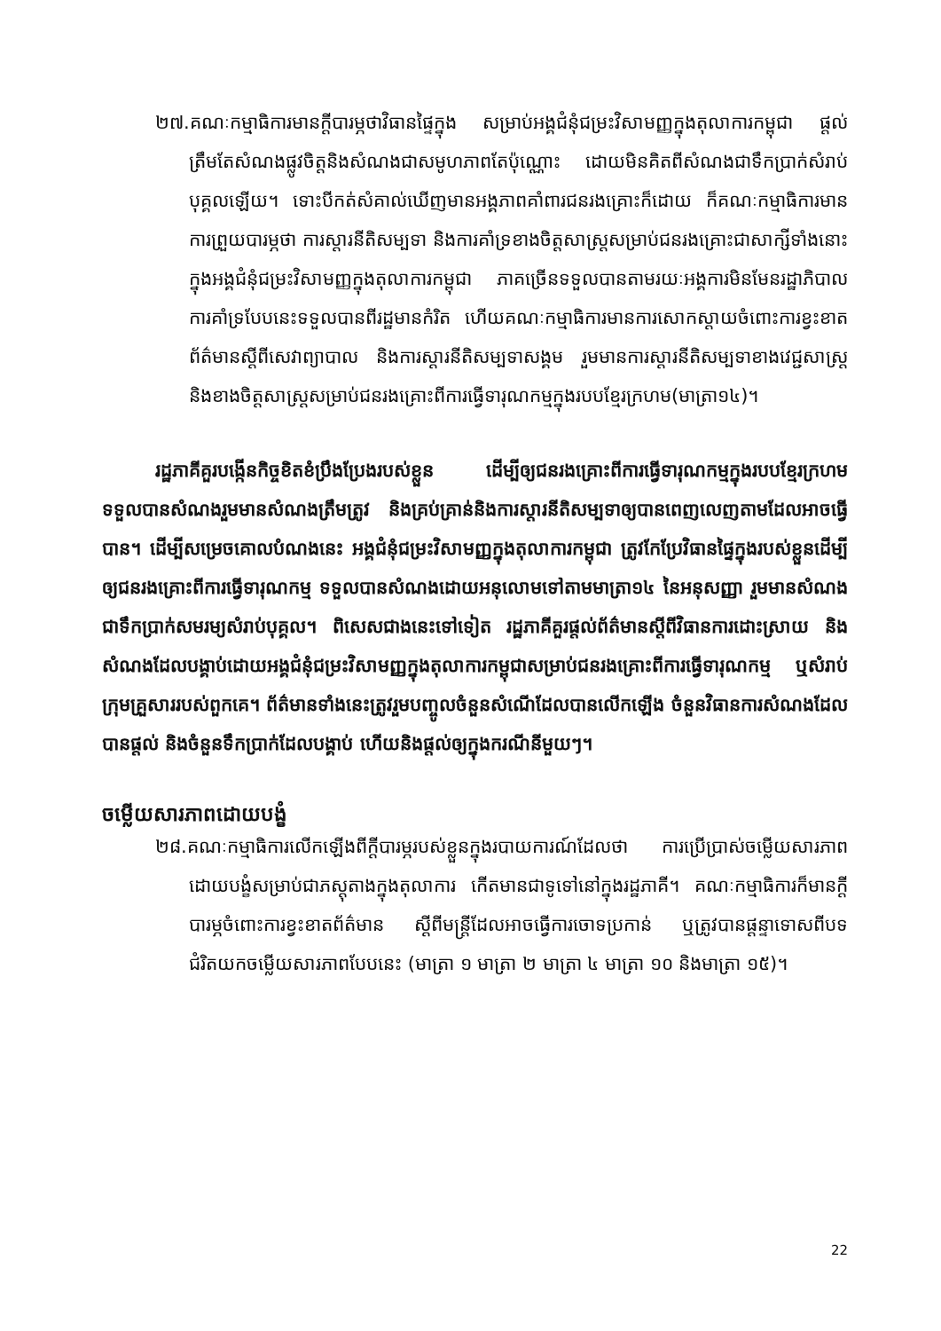២៧.គណៈកម្មាធិការមានក្ដីបារម្ភថាវិធានផ្ទៃក្នុង សម្រាប់អង្គជំនុំជម្រះវិសាមញ្ញក្នុងតុលាការកម្ពុជា ផ្ដល់ត្រឹមតែសំណងផ្លូវចិត្តនិងសំណងជាសមូហភាពតែប៉ុណ្ណោះ ដោយមិនគិតពីសំណងជាទឹកប្រាក់សំរាប់បុគ្គលឡើយ។ ទោះបីកត់សំគាល់ឃើញមានអង្គភាពគាំពារជនរងគ្រោះក៏ដោយ ក៏គណៈកម្មាធិការមានការព្រួយបារម្ភថា ការស្ដារនីតិសម្បទា និងការគាំទ្រខាងចិត្តសាស្ត្រសម្រាប់ជនរងគ្រោះជាសាក្សីទាំងនោះក្នុងអង្គជំនុំជម្រះវិសាមញ្ញក្នុងតុលាការកម្ពុជា ភាគច្រើនទទួលបានតាមរយៈអង្គការមិនមែនរដ្ឋាភិបាល ការគាំទ្របែបនេះទទួលបានពីរដ្ឋមានកំរិត ហើយគណៈកម្មាធិការមានការសោកស្ដាយចំពោះការខ្វះខាតព័ត៌មានស្ដីពីសេវាព្យាបាល និងការស្ដារនីតិសម្បទាសង្គម រួមមានការស្ដារនីតិសម្បទាខាងវេជ្ជសាស្ត្រ និងខាងចិត្តសាស្ត្រសម្រាប់ជនរងគ្រោះពីការធ្វើទារុណកម្មក្នុងរបបខ្មែរក្រហម(មាត្រា១៤)។
រដ្ឋភាគីគួរបង្កើនកិច្ចខិតខំប្រឹងប្រែងរបស់ខ្លួន ដើម្បីឲ្យជនរងគ្រោះពីការធ្វើទារុណកម្មក្នុងរបបខ្មែរក្រហម ទទួលបានសំណងរួមមានសំណងត្រឹមត្រូវ និងគ្រប់គ្រាន់និងការស្ដារនីតិសម្បទាឲ្យបានពេញលេញតាមដែលអាចធ្វើបាន។ ដើម្បីសម្រេចគោលបំណងនេះ អង្គជំនុំជម្រះវិសាមញ្ញក្នុងតុលាការកម្ពុជា ត្រូវកែប្រែវិធានផ្ទៃក្នុងរបស់ខ្លួនដើម្បីឲ្យជនរងគ្រោះពីការធ្វើទារុណកម្ម ទទួលបានសំណងដោយអនុលោមទៅតាមមាត្រា១៤ នៃអនុសញ្ញា រួមមានសំណងជាទឹកប្រាក់សមរម្យសំរាប់បុគ្គល។ ពិសេសជាងនេះទៅទៀត រដ្ឋភាគីគួរផ្ដល់ព័ត៌មានស្ដីពីវិធានការដោះស្រាយ និងសំណងដែលបង្គាប់ដោយអង្គជំនុំជម្រះវិសាមញ្ញក្នុងតុលាការកម្ពុជាសម្រាប់ជនរងគ្រោះពីការធ្វើទារុណកម្ម ឬសំរាប់ក្រុមគ្រួសាររបស់ពួកគេ។ ព័ត៌មានទាំងនេះត្រូវរួមបញ្ចូលចំនួនសំណើដែលបានលើកឡើង ចំនួនវិធានការសំណងដែលបានផ្ដល់ និងចំនួនទឹកប្រាក់ដែលបង្គាប់ ហើយនិងផ្ដល់ឲ្យក្នុងករណីនីមួយៗ។
ចម្លើយសារភាពដោយបង្ខំ
២៨.គណៈកម្មាធិការលើកឡើងពីក្ដីបារម្ភរបស់ខ្លួនក្នុងរបាយការណ៍ដែលថា ការប្រើប្រាស់ចម្លើយសារភាពដោយបង្ខំសម្រាប់ជាភស្តុតាងក្នុងតុលាការ កើតមានជាទូទៅនៅក្នុងរដ្ឋភាគី។ គណៈកម្មាធិការក៏មានក្ដីបារម្ភចំពោះការខ្វះខាតព័ត៌មាន ស្ដីពីមន្ត្រីដែលអាចធ្វើការចោទប្រកាន់ ឬត្រូវបានផ្ដន្ទាទោសពីបទជំរិតយកចម្លើយសារភាពបែបនេះ (មាត្រា ១ មាត្រា ២ មាត្រា ៤ មាត្រា ១០ និងមាត្រា ១៥)។
22